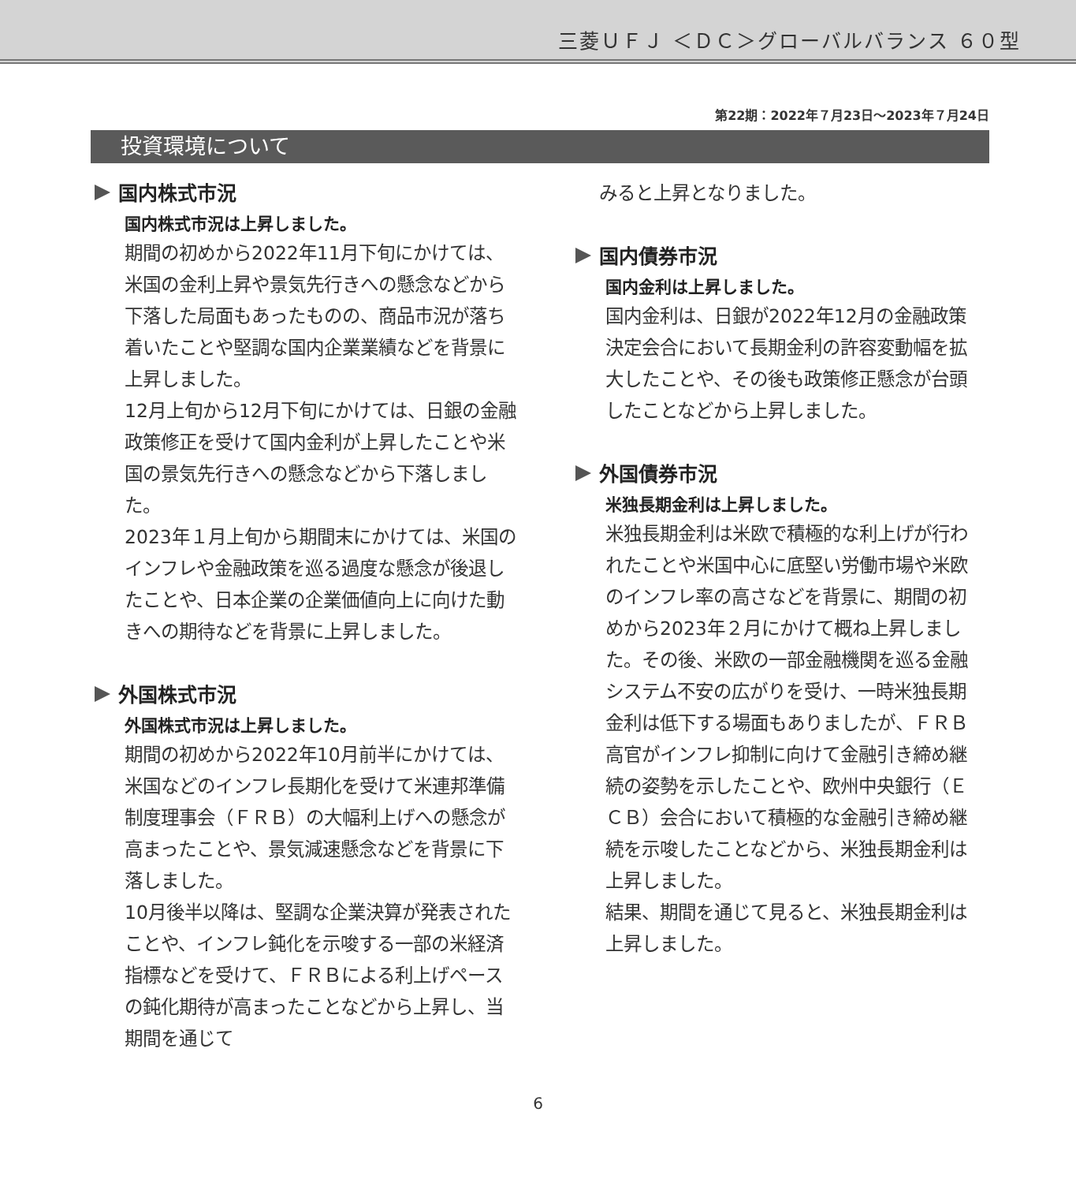三菱ＵＦＪ ＜ＤＣ＞グローバルバランス ６０型
第22期：2022年７月23日～2023年７月24日
投資環境について
国内株式市況
国内株式市況は上昇しました。
期間の初めから2022年11月下旬にかけては、米国の金利上昇や景気先行きへの懸念などから下落した局面もあったものの、商品市況が落ち着いたことや堅調な国内企業業績などを背景に上昇しました。
12月上旬から12月下旬にかけては、日銀の金融政策修正を受けて国内金利が上昇したことや米国の景気先行きへの懸念などから下落しました。
2023年１月上旬から期間末にかけては、米国のインフレや金融政策を巡る過度な懸念が後退したことや、日本企業の企業価値向上に向けた動きへの期待などを背景に上昇しました。
外国株式市況
外国株式市況は上昇しました。
期間の初めから2022年10月前半にかけては、米国などのインフレ長期化を受けて米連邦準備制度理事会（ＦＲＢ）の大幅利上げへの懸念が高まったことや、景気減速懸念などを背景に下落しました。
10月後半以降は、堅調な企業決算が発表されたことや、インフレ鈍化を示唆する一部の米経済指標などを受けて、ＦＲＢによる利上げペースの鈍化期待が高まったことなどから上昇し、当期間を通じて
みると上昇となりました。
国内債券市況
国内金利は上昇しました。
国内金利は、日銀が2022年12月の金融政策決定会合において長期金利の許容変動幅を拡大したことや、その後も政策修正懸念が台頭したことなどから上昇しました。
外国債券市況
米独長期金利は上昇しました。
米独長期金利は米欧で積極的な利上げが行われたことや米国中心に底堅い労働市場や米欧のインフレ率の高さなどを背景に、期間の初めから2023年２月にかけて概ね上昇しました。その後、米欧の一部金融機関を巡る金融システム不安の広がりを受け、一時米独長期金利は低下する場面もありましたが、ＦＲＢ高官がインフレ抑制に向けて金融引き締め継続の姿勢を示したことや、欧州中央銀行（ＥＣＢ）会合において積極的な金融引き締め継続を示唆したことなどから、米独長期金利は上昇しました。
結果、期間を通じて見ると、米独長期金利は上昇しました。
6